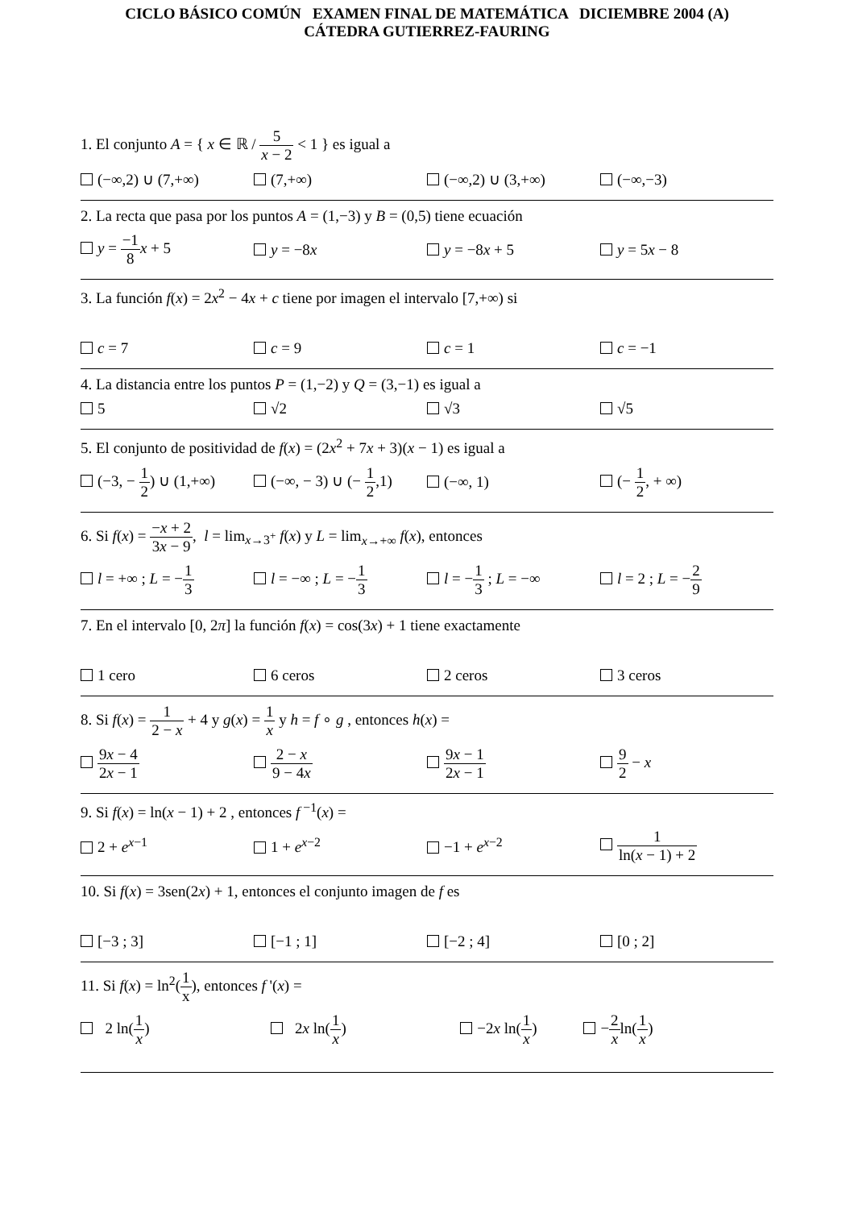CICLO BÁSICO COMÚN EXAMEN FINAL DE MATEMÁTICA DICIEMBRE 2004 (A)
CÁTEDRA GUTIERREZ-FAURING
1. El conjunto A = { x ∈ ℝ / 5 x − 2 < 1 } es igual a
(−∞,2) ∪ (7,+∞) (7,+∞) (−∞,2) ∪ (3,+∞) (−∞,−3)
2. La recta que pasa por los puntos A = (1,−3) y B = (0,5) tiene ecuación
y = −1 8 x + 5 y = −8x y = −8x + 5 y = 5x − 8
3. La función f(x) = 2x<sup>2</sup> − 4x + c tiene por imagen el intervalo [7,+∞) si
c = 7 c = 9 c = 1 c = −1
4. La distancia entre los puntos P = (1,−2) y Q = (3,−1) es igual a
5 √2 √3 √5
5. El conjunto de positividad de f(x) = (2x<sup>2</sup> + 7x + 3)(x − 1) es igual a
(−3, − 1 2) ∪ (1,+∞) (−∞, − 3) ∪ (− 1 2,1) (−∞, 1) (− 1 2, + ∞)
6. Si f(x) = −x + 2 3x − 9, l = lim<sub>x→3<sup>+</sup></sub> f(x) y L = lim<sub>x→+∞</sub> f(x), entonces
l = +∞ ; L = −1 3 l = −∞ ; L = −1 3 l = −1 3 ; L = −∞ l = 2 ; L = −2 9
7. En el intervalo [0, 2π] la función f(x) = cos(3x) + 1 tiene exactamente
1 cero 6 ceros 2 ceros 3 ceros
8. Si f(x) = 1 2 − x + 4 y g(x) = 1 x y h = f ∘ g , entonces h(x) =
9x − 4 2x − 1 2 − x 9 − 4x 9x − 1 2x − 1 9 2 − x
9. Si f(x) = ln(x − 1) + 2 , entonces f<sup>−1</sup>(x) =
2 + e<sup>x−1</sup> 1 + e<sup>x−2</sup> −1 + e<sup>x−2</sup> 1 ln(x − 1) + 2
10. Si f(x) = 3sen(2x) + 1, entonces el conjunto imagen de f es
[−3 ; 3] [−1 ; 1] [−2 ; 4] [0 ; 2]
11. Si f(x) = ln<sup>2</sup>(1 x), entonces f '(x) =
2 ln(1 x) 2x ln(1 x) −2x ln(1 x) −2 xln(1 x)